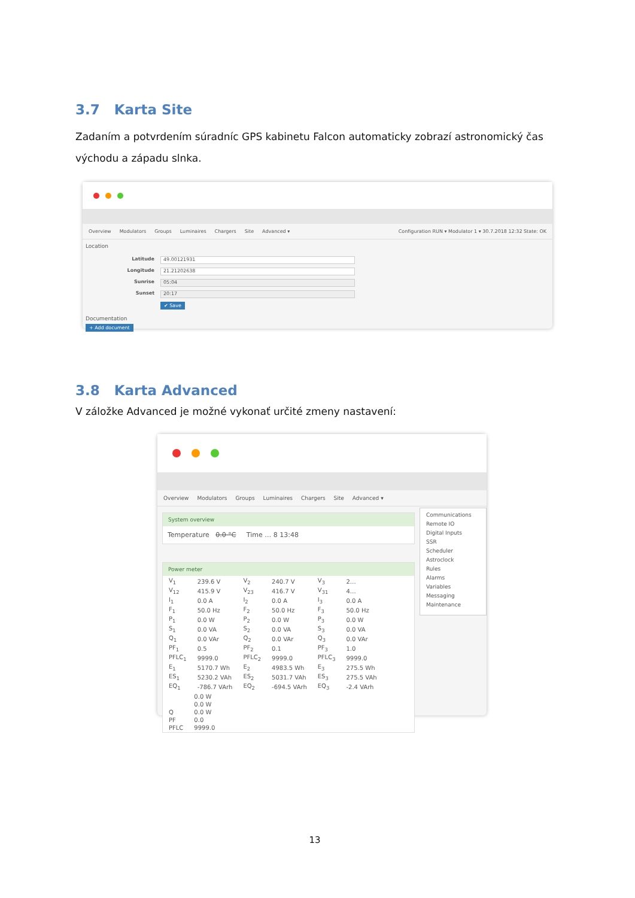3.7 Karta Site
Zadaním a potvrdením súradníc GPS kabinetu Falcon automaticky zobrazí astronomický čas východu a západu slnka.
Overview Modulators Groups Luminaires Chargers Site Advanced ▾ Configuration RUN ▾ Modulator 1 ▾ 30.7.2018 12:32 State: OK
Location
Latitude 49.00121931
Longitude 21.21202638
Sunrise 05:04
Sunset 20:17
✔ Save
Documentation
+ Add document
3.8 Karta Advanced
V záložke Advanced je možné vykonať určité zmeny nastavení:
Overview Modulators Groups Luminaires Chargers Site Advanced ▾
System overview
Temperature 0.0 °C Time … 8 13:48
Power meter
| V<sub>1</sub> | 239.6 V | V<sub>2</sub> | 240.7 V | V<sub>3</sub> | 2… |
| V<sub>12</sub> | 415.9 V | V<sub>23</sub> | 416.7 V | V<sub>31</sub> | 4… |
| I<sub>1</sub> | 0.0 A | I<sub>2</sub> | 0.0 A | I<sub>3</sub> | 0.0 A |
| F<sub>1</sub> | 50.0 Hz | F<sub>2</sub> | 50.0 Hz | F<sub>3</sub> | 50.0 Hz |
| P<sub>1</sub> | 0.0 W | P<sub>2</sub> | 0.0 W | P<sub>3</sub> | 0.0 W |
| S<sub>1</sub> | 0.0 VA | S<sub>2</sub> | 0.0 VA | S<sub>3</sub> | 0.0 VA |
| Q<sub>1</sub> | 0.0 VAr | Q<sub>2</sub> | 0.0 VAr | Q<sub>3</sub> | 0.0 VAr |
| PF<sub>1</sub> | 0.5 | PF<sub>2</sub> | 0.1 | PF<sub>3</sub> | 1.0 |
| PFLC<sub>1</sub> | 9999.0 | PFLC<sub>2</sub> | 9999.0 | PFLC<sub>3</sub> | 9999.0 |
| E<sub>1</sub> | 5170.7 Wh | E<sub>2</sub> | 4983.5 Wh | E<sub>3</sub> | 275.5 Wh |
| ES<sub>1</sub> | 5230.2 VAh | ES<sub>2</sub> | 5031.7 VAh | ES<sub>3</sub> | 275.5 VAh |
| EQ<sub>1</sub> | -786.7 VArh | EQ<sub>2</sub> | -694.5 VArh | EQ<sub>3</sub> | -2.4 VArh |
| | 0.0 W |
| | 0.0 W |
| Q | 0.0 W |
| PF | 0.0 |
| PFLC | 9999.0 |
Communications
Remote IO
Digital Inputs
SSR
Scheduler
Astroclock
Rules
Alarms
Variables
Messaging
Maintenance
13